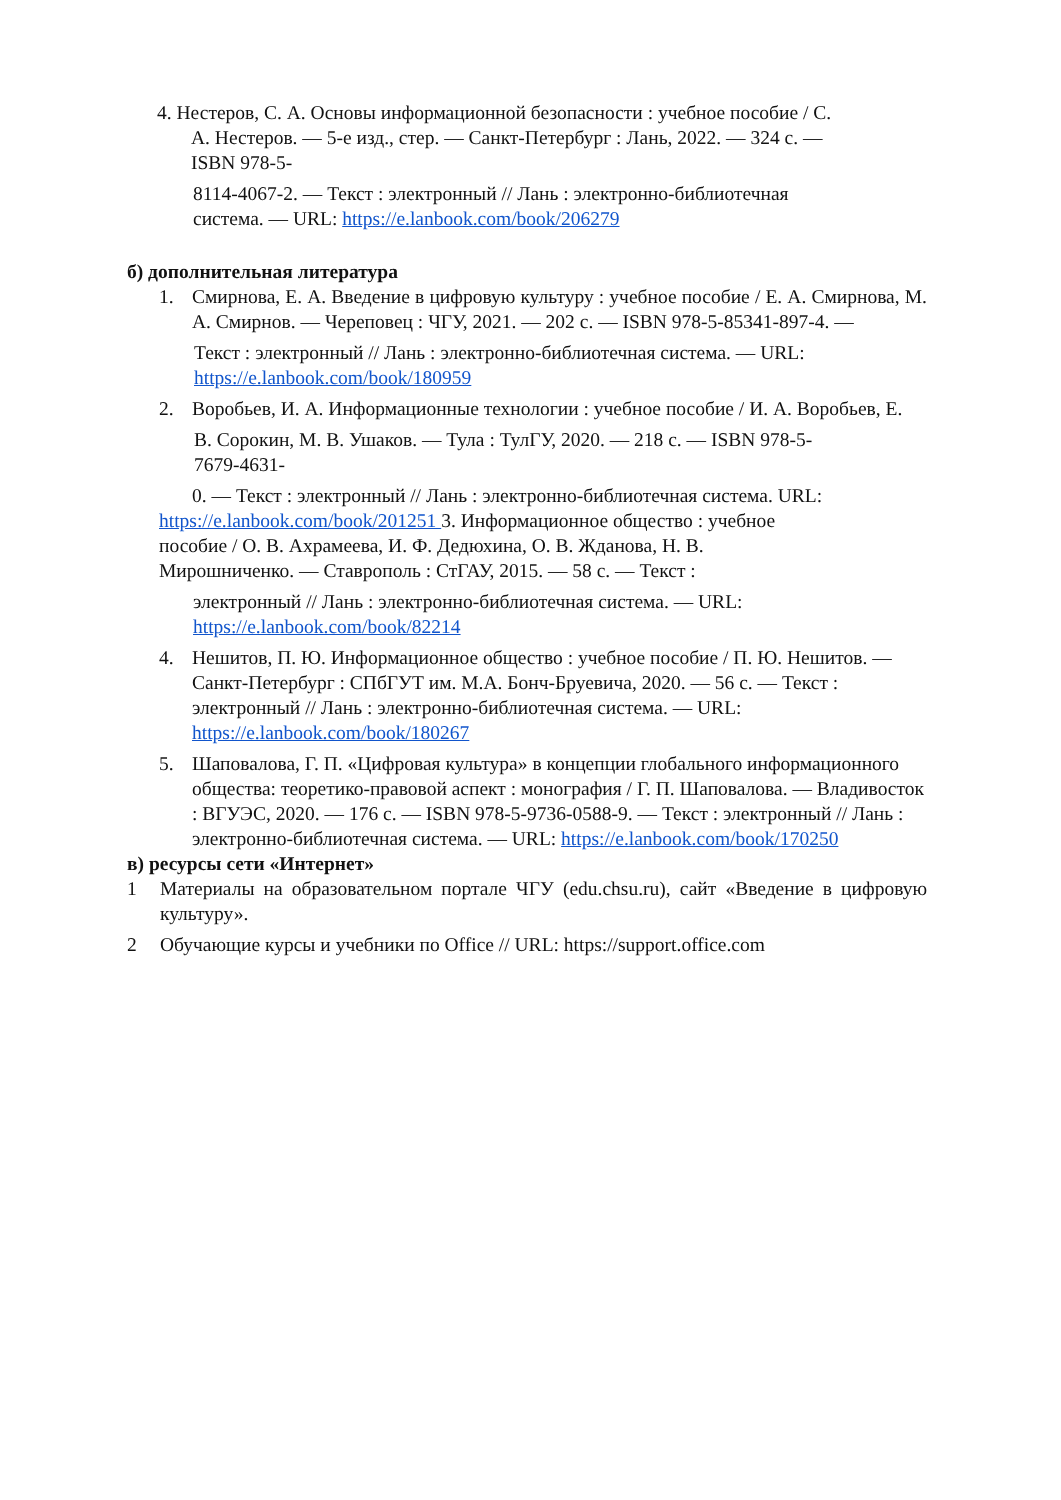4. Нестеров, С. А. Основы информационной безопасности : учебное пособие / С.
А. Нестеров. — 5-е изд., стер. — Санкт-Петербург : Лань, 2022. — 324 с. —
ISBN 978-5-
8114-4067-2. — Текст : электронный // Лань : электронно-библиотечная
система. — URL: https://e.lanbook.com/book/206279
б) дополнительная литература
1. Смирнова, Е. А. Введение в цифровую культуру : учебное пособие / Е. А. Смирнова, М. А. Смирнов. — Череповец : ЧГУ, 2021. — 202 с. — ISBN 978-5-85341-897-4. —
Текст : электронный // Лань : электронно-библиотечная система. — URL:
https://e.lanbook.com/book/180959
2. Воробьев, И. А. Информационные технологии : учебное пособие / И. А. Воробьев, Е.
В. Сорокин, М. В. Ушаков. — Тула : ТулГУ, 2020. — 218 с. — ISBN 978-5-
7679-4631-
0. — Текст : электронный // Лань : электронно-библиотечная система. URL:
https://e.lanbook.com/book/201251 3. Информационное общество : учебное
пособие / О. В. Ахрамеева, И. Ф. Дедюхина, О. В. Жданова, Н. В.
Мирошниченко. — Ставрополь : СтГАУ, 2015. — 58 с. — Текст :
электронный // Лань : электронно-библиотечная система. — URL:
https://e.lanbook.com/book/82214
4. Нешитов, П. Ю. Информационное общество : учебное пособие / П. Ю. Нешитов. — Санкт-Петербург : СПбГУТ им. М.А. Бонч-Бруевича, 2020. — 56 с. — Текст : электронный // Лань : электронно-библиотечная система. — URL: https://e.lanbook.com/book/180267
5. Шаповалова, Г. П. «Цифровая культура» в концепции глобального информационного общества: теоретико-правовой аспект : монография / Г. П. Шаповалова. — Владивосток : ВГУЭС, 2020. — 176 с. — ISBN 978-5-9736-0588-9. — Текст : электронный // Лань : электронно-библиотечная система. — URL: https://e.lanbook.com/book/170250
в) ресурсы сети «Интернет»
1 Материалы на образовательном портале ЧГУ (edu.chsu.ru), сайт «Введение в цифровую культуру».
2 Обучающие курсы и учебники по Office // URL: https://support.office.com